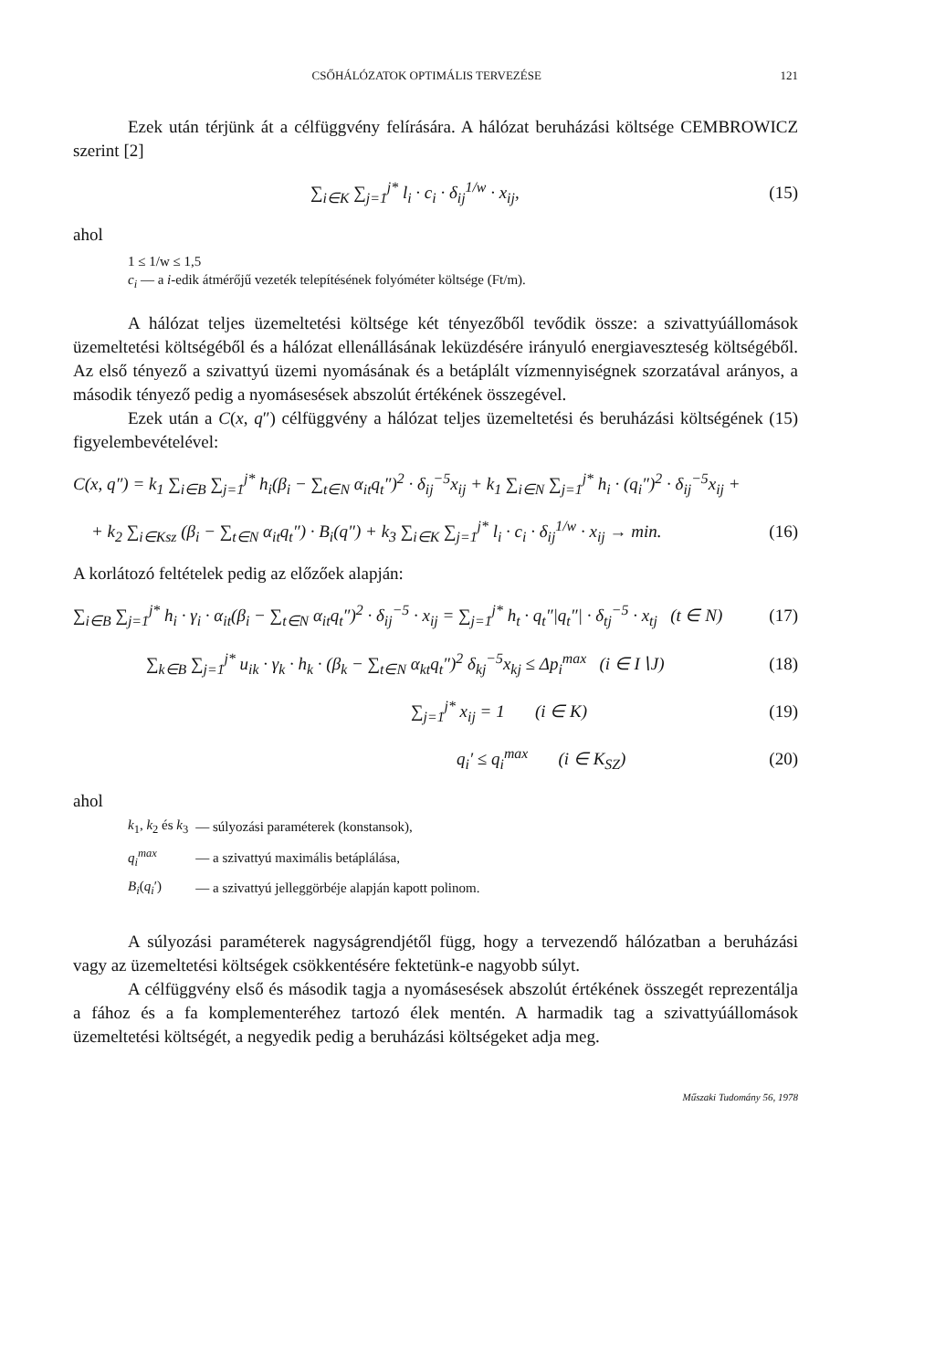CSŐHÁLÓZATOK OPTIMÁLIS TERVEZÉSE 121
Ezek után térjünk át a célfüggvény felírására. A hálózat beruházási költsége CEMBROWICZ szerint [2]
∑<sub>i∈K</sub> ∑<sub>j=1</sub><sup>j*</sup> l<sub>i</sub> · c<sub>i</sub> · δ<sub>ij</sub><sup>1/w</sup> · x<sub>ij</sub>, (15)
ahol
1 ≤ 1/w ≤ 1,5
c<sub>i</sub> — a i-edik átmérőjű vezeték telepítésének folyóméter költsége (Ft/m).
A hálózat teljes üzemeltetési költsége két tényezőből tevődik össze: a szivattyúállomások üzemeltetési költségéből és a hálózat ellenállásának leküzdésére irányuló energiaveszteség költségéből. Az első tényező a szivattyú üzemi nyomásának és a betáplált vízmennyiségnek szorzatával arányos, a második tényező pedig a nyomásesések abszolút értékének összegével.
Ezek után a C(x, q″) célfüggvény a hálózat teljes üzemeltetési és beruházási költségének (15) figyelembevételével:
C(x, q″) = k<sub>1</sub> ∑<sub>i∈B</sub> ∑<sub>j=1</sub><sup>j*</sup> h<sub>i</sub>(β<sub>i</sub> − ∑<sub>t∈N</sub> α<sub>it</sub>q<sub>t</sub>″)<sup>2</sup> · δ<sub>ij</sub><sup>−5</sup>x<sub>ij</sub> + k<sub>1</sub> ∑<sub>i∈N</sub> ∑<sub>j=1</sub><sup>j*</sup> h<sub>i</sub> · (q<sub>i</sub>″)<sup>2</sup> · δ<sub>ij</sub><sup>−5</sup>x<sub>ij</sub> +
+ k<sub>2</sub> ∑<sub>i∈Ksz</sub> (β<sub>i</sub> − ∑<sub>t∈N</sub> α<sub>it</sub>q<sub>t</sub>″) · B<sub>i</sub>(q″) + k<sub>3</sub> ∑<sub>i∈K</sub> ∑<sub>j=1</sub><sup>j*</sup> l<sub>i</sub> · c<sub>i</sub> · δ<sub>ij</sub><sup>1/w</sup> · x<sub>ij</sub> → min. (16)
A korlátozó feltételek pedig az előzőek alapján:
∑<sub>i∈B</sub> ∑<sub>j=1</sub><sup>j*</sup> h<sub>i</sub> · γ<sub>i</sub> · α<sub>it</sub>(β<sub>i</sub> − ∑<sub>t∈N</sub> α<sub>it</sub>q<sub>t</sub>″)<sup>2</sup> · δ<sub>ij</sub><sup>−5</sup> · x<sub>ij</sub> = ∑<sub>j=1</sub><sup>j*</sup> h<sub>t</sub> · q<sub>t</sub>″|q<sub>t</sub>″| · δ<sub>tj</sub><sup>−5</sup> · x<sub>tj</sub> (t ∈ N) (17)
∑<sub>k∈B</sub> ∑<sub>j=1</sub><sup>j*</sup> u<sub>ik</sub> · γ<sub>k</sub> · h<sub>k</sub> · (β<sub>k</sub> − ∑<sub>t∈N</sub> α<sub>kt</sub>q<sub>t</sub>″)<sup>2</sup> δ<sub>kj</sub><sup>−5</sup>x<sub>kj</sub> ≤ Δp<sub>i</sub><sup>max</sup> (i ∈ I∖J) (18)
∑<sub>j=1</sub><sup>j*</sup> x<sub>ij</sub> = 1 (i ∈ K) (19)
q<sub>i</sub>′ ≤ q<sub>i</sub><sup>max</sup> (i ∈ K<sub>SZ</sub>) (20)
ahol
| k<sub>1</sub>, k<sub>2</sub> és k<sub>3</sub> | — súlyozási paraméterek (konstansok), |
| q<sub>i</sub><sup>max</sup> | — a szivattyú maximális betáplálása, |
| B<sub>i</sub> ( q<sub>i</sub> ′) | — a szivattyú jelleggörbéje alapján kapott polinom. |
A súlyozási paraméterek nagyságrendjétől függ, hogy a tervezendő hálózatban a beruházási vagy az üzemeltetési költségek csökkentésére fektetünk-e nagyobb súlyt.
A célfüggvény első és második tagja a nyomásesések abszolút értékének összegét reprezentálja a fához és a fa komplementeréhez tartozó élek mentén. A harmadik tag a szivattyúállomások üzemeltetési költségét, a negyedik pedig a beruházási költségeket adja meg.
Műszaki Tudomány 56, 1978